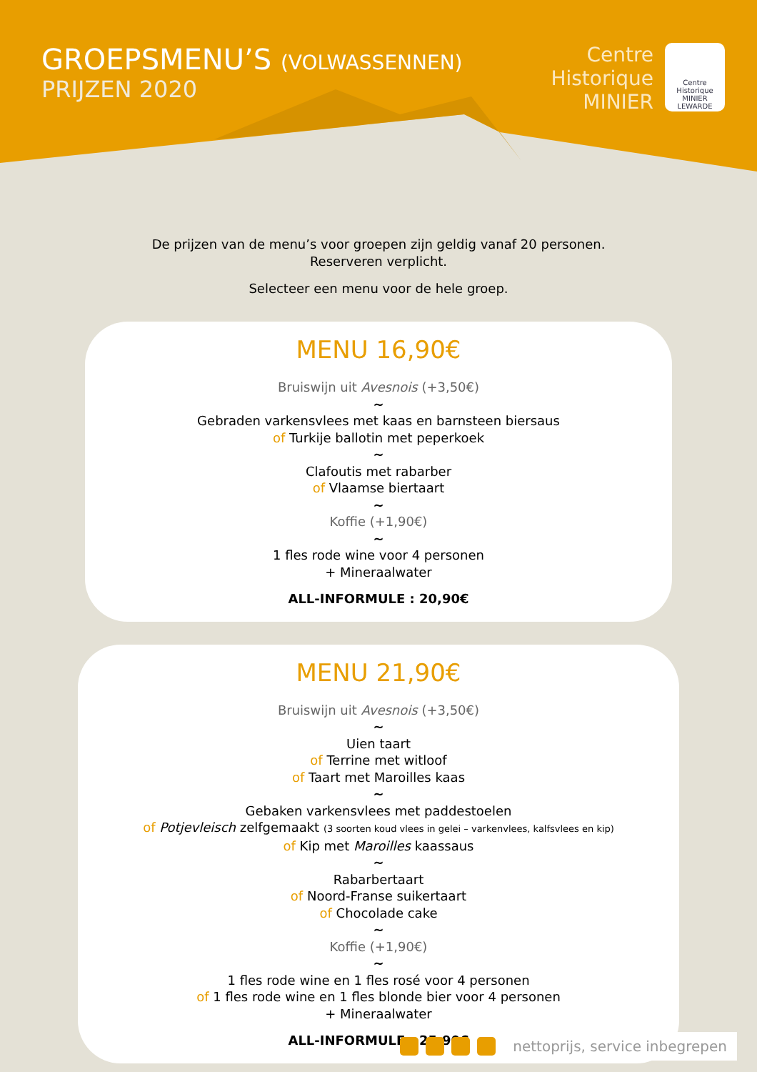GROEPSMENU’S (VOLWASSENNEN)
PRIJZEN 2020
Centre
Historique
MINIER
Centre
Historique
MINIER
LEWARDE
De prijzen van de menu’s voor groepen zijn geldig vanaf 20 personen.
Reserveren verplicht.
Selecteer een menu voor de hele groep.
MENU 16,90€
Bruiswijn uit Avesnois (+3,50€)
~
Gebraden varkensvlees met kaas en barnsteen biersaus
of Turkije ballotin met peperkoek
~
Clafoutis met rabarber
of Vlaamse biertaart
~
Koffie (+1,90€)
~
1 fles rode wine voor 4 personen
+ Mineraalwater
ALL-INFORMULE : 20,90€
MENU 21,90€
Bruiswijn uit Avesnois (+3,50€)
~
Uien taart
of Terrine met witloof
of Taart met Maroilles kaas
~
Gebaken varkensvlees met paddestoelen
of Potjevleisch zelfgemaakt (3 soorten koud vlees in gelei – varkenvlees, kalfsvlees en kip)
of Kip met Maroilles kaassaus
~
Rabarbertaart
of Noord-Franse suikertaart
of Chocolade cake
~
Koffie (+1,90€)
~
1 fles rode wine en 1 fles rosé voor 4 personen
of 1 fles rode wine en 1 fles blonde bier voor 4 personen
+ Mineraalwater
ALL-INFORMULE : 25,90€
nettoprijs, service inbegrepen